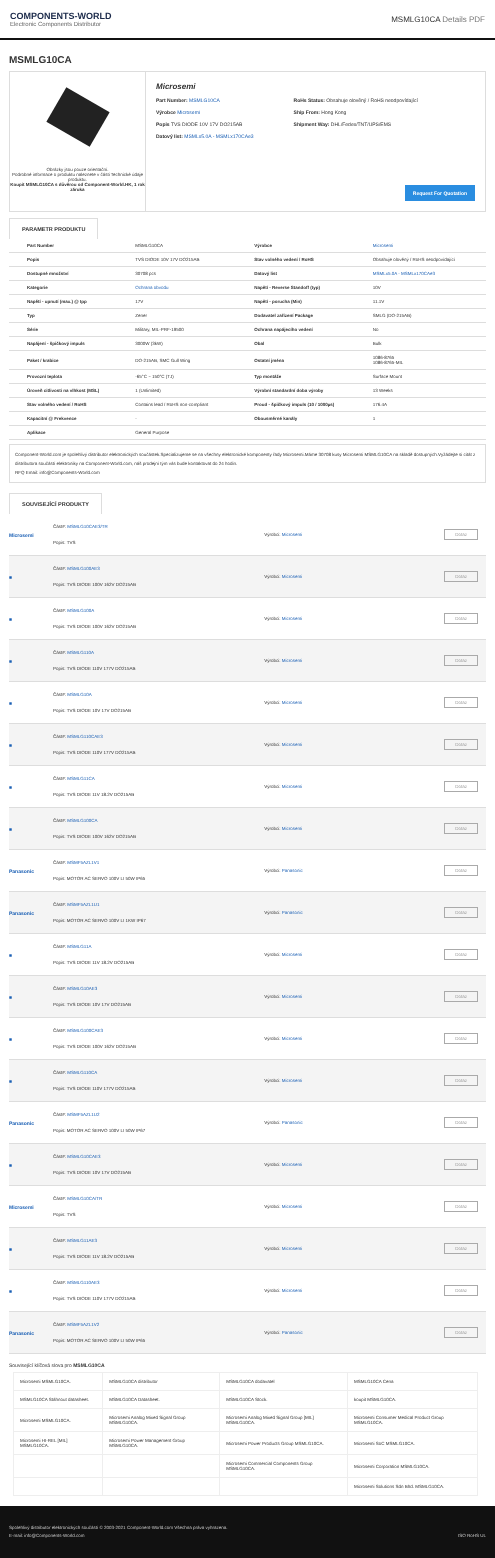COMPONENTS-WORLD
Electronic Components Distributor
MSMLG10CA Details PDF
MSMLG10CA
Obrázky jsou pouze orientační.
Podrobné informace o produktu naleznete v části Technické údaje produktu.
Koupit MSMLG10CA s důvěrou od Component-World.HK, 1 rok záruka
Microsemi
Part Number: MSMLG10CA
Výrobce Microsemi
Popis TVS DIODE 10V 17V DO215AB
Datový list: MSMLx5.0A - MSMLx170CAe3
RoHs Status: Obsahuje olověný / RoHS neodpovídající
Ship From: Hong Kong
Shipment Way: DHL/Fedex/TNT/UPS/EMS
Request For Quotation
PARAMETR PRODUKTU
| Part Number | MSMLG10CA | Výrobce | Microsemi |
| Popis | TVS DIODE 10V 17V DO215AB | Stav volného vedení / RoHS | Obsahuje olověný / RoHS neodpovídající |
| Dostupné množství | 30708 pcs | Datový list | MSMLx5.0A - MSMLx170CAe3 |
| Kategorie | Ochrana obvodu | Napětí - Reverse Standoff (typ) | 10V |
| Napětí - upnutí (max.) @ Ipp | 17V | Napětí - porucha (Min) | 11.1V |
| Typ | Zener | Dodavatel zařízení Package | SMLG (DO-215AB) |
| Série | Military, MIL-PRF-19500 | Ochrana napájecího vedení | No |
| Napájení - špičkový impuls | 3000W (3kW) | Obal | Bulk |
| Paket / krabice | DO-215AB, SMC Gull Wing | Ostatní jména | 1086-8765 1086-8765-MIL |
| Provozní teplota | -65°C ~ 150°C (TJ) | Typ montáže | Surface Mount |
| Úroveň citlivosti na vlhkost (MSL) | 1 (Unlimited) | Výrobní standardní doba výroby | 13 Weeks |
| Stav volného vedení / RoHS | Contains lead / RoHS non-compliant | Proud - špičkový impuls (10 / 1000µs) | 176.4A |
| Kapacitní @ Frekvence | - | Obousměrné kanály | 1 |
| Aplikace | General Purpose | | |
Component-World.com je spolehlivý distributor elektronických součástek.Specializujeme se na všechny elektronické komponenty řady Microsemi.Máme 30708 kusy Microsemi MSMLG10CA na skladě dostupných.Vyžádejte si citát z distributora součástí elektroniky na Component-World.com, náš prodejní tým vás bude kontaktovat do 24 hodin.
RFQ Email: info@Components-World.com
SOUVISEJÍCÍ PRODUKTY
Microsemi
Část#: MSMLG10CAE3/TR
Popis: TVS
Výrobci: Microsemi Dotaz
■
Část#: MSMLG100AE3
Popis: TVS DIODE 100V 162V DO215AB
Výrobci: Microsemi Dotaz
■
Část#: MSMLG100A
Popis: TVS DIODE 100V 162V DO215AB
Výrobci: Microsemi Dotaz
■
Část#: MSMLG110A
Popis: TVS DIODE 110V 177V DO215AB
Výrobci: Microsemi Dotaz
■
Část#: MSMLG10A
Popis: TVS DIODE 10V 17V DO215AB
Výrobci: Microsemi Dotaz
■
Část#: MSMLG110CAE3
Popis: TVS DIODE 110V 177V DO215AB
Výrobci: Microsemi Dotaz
■
Část#: MSMLG11CA
Popis: TVS DIODE 11V 18.2V DO215AB
Výrobci: Microsemi Dotaz
■
Část#: MSMLG100CA
Popis: TVS DIODE 100V 162V DO215AB
Výrobci: Microsemi Dotaz
Panasonic
Část#: MSMF5AZL1V1
Popis: MOTOR AC SERVO 100V LI 50W IP65
Výrobci: Panasonic Dotaz
Panasonic
Část#: MSMF5AZL1U1
Popis: MOTOR AC SERVO 100V LI 1KW IP67
Výrobci: Panasonic Dotaz
■
Část#: MSMLG11A
Popis: TVS DIODE 11V 18.2V DO215AB
Výrobci: Microsemi Dotaz
■
Část#: MSMLG10AE3
Popis: TVS DIODE 10V 17V DO215AB
Výrobci: Microsemi Dotaz
■
Část#: MSMLG100CAE3
Popis: TVS DIODE 100V 162V DO215AB
Výrobci: Microsemi Dotaz
■
Část#: MSMLG110CA
Popis: TVS DIODE 110V 177V DO215AB
Výrobci: Microsemi Dotaz
Panasonic
Část#: MSMF5AZL1U2
Popis: MOTOR AC SERVO 100V LI 50W IP67
Výrobci: Panasonic Dotaz
■
Část#: MSMLG10CAE3
Popis: TVS DIODE 10V 17V DO215AB
Výrobci: Microsemi Dotaz
Microsemi
Část#: MSMLG10CA/TR
Popis: TVS
Výrobci: Microsemi Dotaz
■
Část#: MSMLG11AE3
Popis: TVS DIODE 11V 18.2V DO215AB
Výrobci: Microsemi Dotaz
■
Část#: MSMLG110AE3
Popis: TVS DIODE 110V 177V DO215AB
Výrobci: Microsemi Dotaz
Panasonic
Část#: MSMF5AZL1V2
Popis: MOTOR AC SERVO 100V LI 50W IP65
Výrobci: Panasonic Dotaz
Související klíčová slova pro MSMLG10CA
| Microsemi MSMLG10CA. | MSMLG10CA distributor | MSMLG10CA dodavatel | MSMLG10CA Cena |
| MSMLG10CA Stáhnout datasheet. | MSMLG10CA Datasheet. | MSMLG10CA Stock. | koupit MSMLG10CA. |
| Microsemi MSMLG10CA. | Microsemi Analog Mixed Signal Group MSMLG10CA. | Microsemi Analog Mixed Signal Group [MIL] MSMLG10CA. | Microsemi Consumer Medical Product Group MSMLG10CA. |
| Microsemi HI-REL [MIL] MSMLG10CA. | Microsemi Power Management Group MSMLG10CA. | Microsemi Power Products Group MSMLG10CA. | Microsemi SoC MSMLG10CA. |
| | | Microsemi Commercial Components Group MSMLG10CA. | Microsemi Corporation MSMLG10CA. |
| | | | Microsemi Solutions Sdn Bhd. MSMLG10CA. |
Spolehlivý distributor elektronických součástí © 2003-2021 Component-World.com Všechna práva vyhrazena.
E-mail: info@Components-World.com ISO RoHS UL